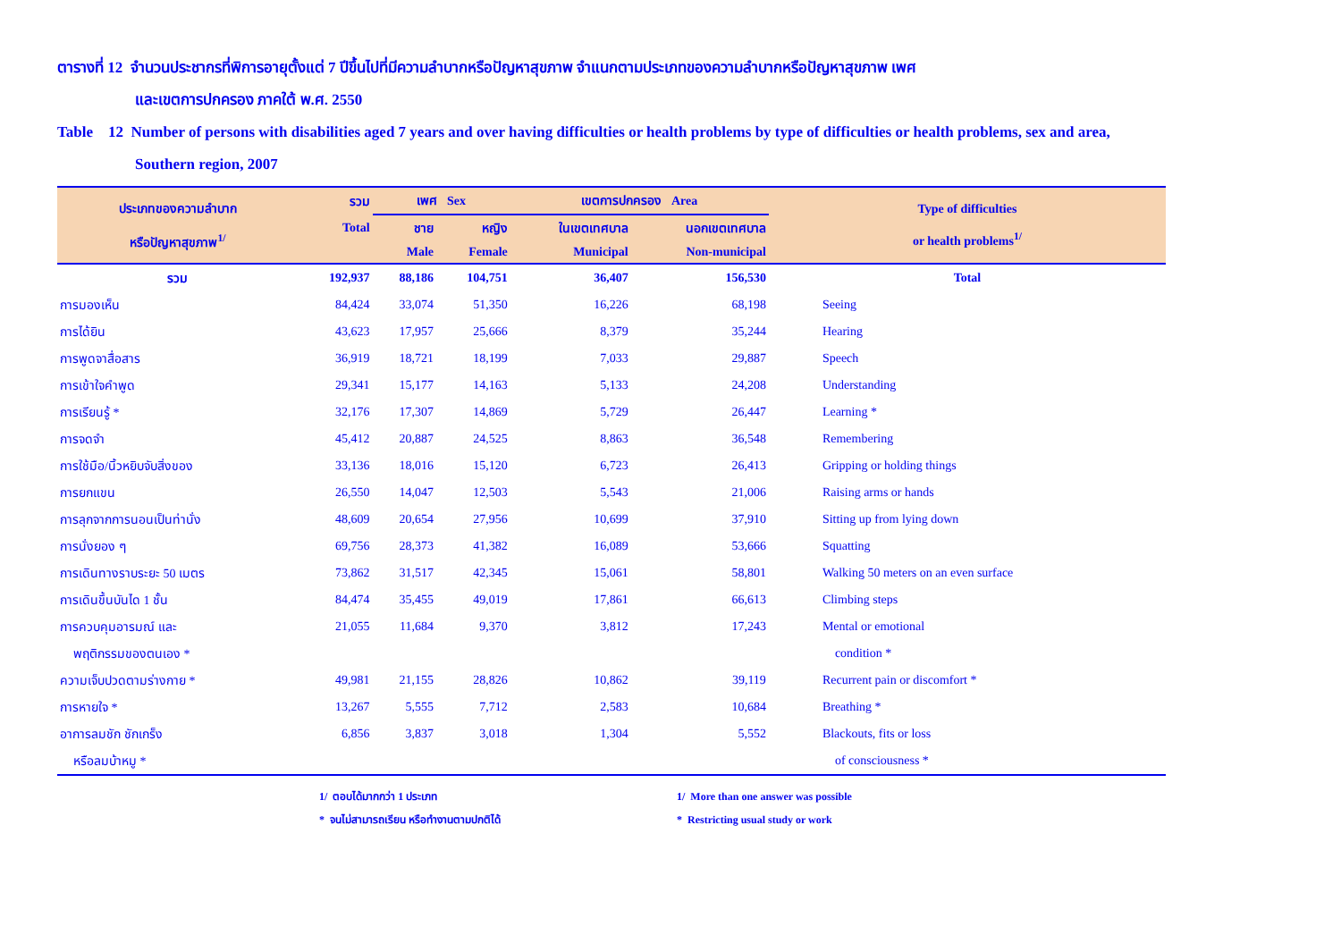ตารางที่ 12 จำนวนประชากรที่พิการอายุตั้งแต่ 7 ปีขึ้นไปที่มีความลำบากหรือปัญหาสุขภาพ จำแนกตามประเภทของความลำบากหรือปัญหาสุขภาพ เพศ
และเขตการปกครอง ภาคใต้ พ.ศ. 2550
Table 12 Number of persons with disabilities aged 7 years and over having difficulties or health problems by type of difficulties or health problems, sex and area,
Southern region, 2007
| ประเภทของความลำบาก หรือปัญหาสุขภาพ<sup>1/</sup> | รวม | เพศ Sex | | เขตการปกครอง Area | | Type of difficulties or health problems<sup>1/</sup> |
| --- | --- | --- | --- | --- | --- | --- |
| | Total | ชาย | หญิง | ในเขตเทศบาล | นอกเขตเทศบาล | |
| | | Male | Female | Municipal | Non-municipal | |
| รวม | 192,937 | 88,186 | 104,751 | 36,407 | 156,530 | Total |
| การมองเห็น | 84,424 | 33,074 | 51,350 | 16,226 | 68,198 | Seeing |
| การได้ยิน | 43,623 | 17,957 | 25,666 | 8,379 | 35,244 | Hearing |
| การพูดจาสื่อสาร | 36,919 | 18,721 | 18,199 | 7,033 | 29,887 | Speech |
| การเข้าใจคำพูด | 29,341 | 15,177 | 14,163 | 5,133 | 24,208 | Understanding |
| การเรียนรู้ * | 32,176 | 17,307 | 14,869 | 5,729 | 26,447 | Learning * |
| การจดจำ | 45,412 | 20,887 | 24,525 | 8,863 | 36,548 | Remembering |
| การใช้มือ/นิ้วหยิบจับสิ่งของ | 33,136 | 18,016 | 15,120 | 6,723 | 26,413 | Gripping or holding things |
| การยกแขน | 26,550 | 14,047 | 12,503 | 5,543 | 21,006 | Raising arms or hands |
| การลุกจากการนอนเป็นท่านั่ง | 48,609 | 20,654 | 27,956 | 10,699 | 37,910 | Sitting up from lying down |
| การนั่งยอง ๆ | 69,756 | 28,373 | 41,382 | 16,089 | 53,666 | Squatting |
| การเดินทางราบระยะ 50 เมตร | 73,862 | 31,517 | 42,345 | 15,061 | 58,801 | Walking 50 meters on an even surface |
| การเดินขึ้นบันได 1 ชั้น | 84,474 | 35,455 | 49,019 | 17,861 | 66,613 | Climbing steps |
| การควบคุมอารมณ์ และ | 21,055 | 11,684 | 9,370 | 3,812 | 17,243 | Mental or emotional |
| พฤติกรรมของตนเอง * | | | | | | condition * |
| ความเจ็บปวดตามร่างกาย * | 49,981 | 21,155 | 28,826 | 10,862 | 39,119 | Recurrent pain or discomfort * |
| การหายใจ * | 13,267 | 5,555 | 7,712 | 2,583 | 10,684 | Breathing * |
| อาการลมชัก ชักเกร็ง | 6,856 | 3,837 | 3,018 | 1,304 | 5,552 | Blackouts, fits or loss |
| หรือลมบ้าหมู * | | | | | | of consciousness * |
1/ ตอบได้มากกว่า 1 ประเภท
* จนไม่สามารถเรียน หรือทำงานตามปกติได้
1/ More than one answer was possible
* Restricting usual study or work